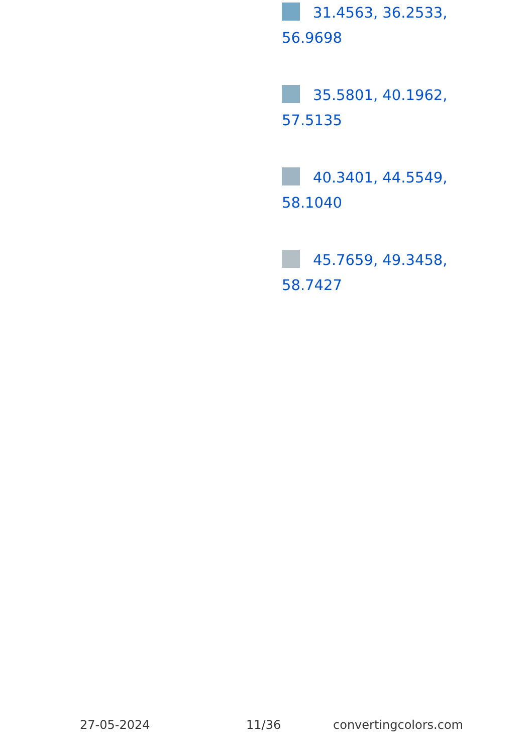31.4563, 36.2533, 56.9698
35.5801, 40.1962, 57.5135
40.3401, 44.5549, 58.1040
45.7659, 49.3458, 58.7427
27-05-2024 11/36 convertingcolors.com